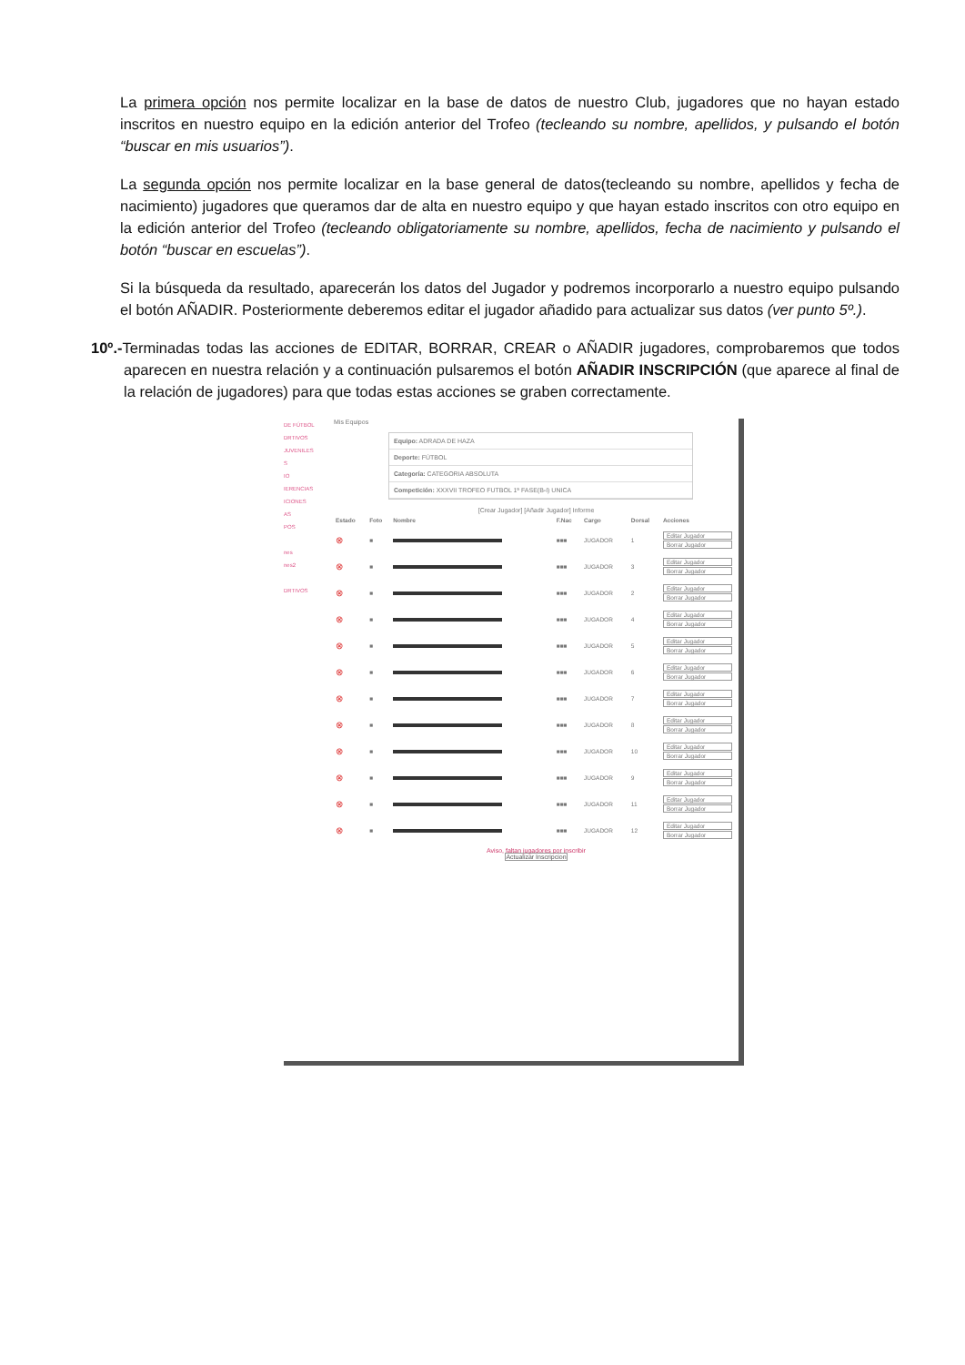La primera opción nos permite localizar en la base de datos de nuestro Club, jugadores que no hayan estado inscritos en nuestro equipo en la edición anterior del Trofeo (tecleando su nombre, apellidos, y pulsando el botón “buscar en mis usuarios”).
La segunda opción nos permite localizar en la base general de datos(tecleando su nombre, apellidos y fecha de nacimiento) jugadores que queramos dar de alta en nuestro equipo y que hayan estado inscritos con otro equipo en la edición anterior del Trofeo (tecleando obligatoriamente su nombre, apellidos, fecha de nacimiento y pulsando el botón “buscar en escuelas”).
Si la búsqueda da resultado, aparecerán los datos del Jugador y podremos incorporarlo a nuestro equipo pulsando el botón AÑADIR. Posteriormente deberemos editar el jugador añadido para actualizar sus datos (ver punto 5º.).
10º.-Terminadas todas las acciones de EDITAR, BORRAR, CREAR o AÑADIR jugadores, comprobaremos que todos aparecen en nuestra relación y a continuación pulsaremos el botón AÑADIR INSCRIPCIÓN (que aparece al final de la relación de jugadores) para que todas estas acciones se graben correctamente.
DE FÚTBOL
DRTIVOS
JUVENILES
S
IO
IERENCIAS
ICIONES
AS
POS
nes
nes2
DRTIVOS
Mis Equipos
Equipo: ADRADA DE HAZA
Deporte: FÚTBOL
Categoría: CATEGORIA ABSOLUTA
Competición: XXXVII TROFEO FUTBOL 1ª FASE(B-I) UNICA
[Crear Jugador] [Añadir Jugador] Informe
| Estado | Foto | Nombre | F.Nac | Cargo | Dorsal | Acciones |
| --- | --- | --- | --- | --- | --- | --- |
| ⊗ | ■ | | ■■■ | JUGADOR | 1 | Editar Jugador Borrar Jugador |
| ⊗ | ■ | | ■■■ | JUGADOR | 3 | Editar Jugador Borrar Jugador |
| ⊗ | ■ | | ■■■ | JUGADOR | 2 | Editar Jugador Borrar Jugador |
| ⊗ | ■ | | ■■■ | JUGADOR | 4 | Editar Jugador Borrar Jugador |
| ⊗ | ■ | | ■■■ | JUGADOR | 5 | Editar Jugador Borrar Jugador |
| ⊗ | ■ | | ■■■ | JUGADOR | 6 | Editar Jugador Borrar Jugador |
| ⊗ | ■ | | ■■■ | JUGADOR | 7 | Editar Jugador Borrar Jugador |
| ⊗ | ■ | | ■■■ | JUGADOR | 8 | Editar Jugador Borrar Jugador |
| ⊗ | ■ | | ■■■ | JUGADOR | 10 | Editar Jugador Borrar Jugador |
| ⊗ | ■ | | ■■■ | JUGADOR | 9 | Editar Jugador Borrar Jugador |
| ⊗ | ■ | | ■■■ | JUGADOR | 11 | Editar Jugador Borrar Jugador |
| ⊗ | ■ | | ■■■ | JUGADOR | 12 | Editar Jugador Borrar Jugador |
Aviso, faltan jugadores por inscribir
Actualizar Inscripcion